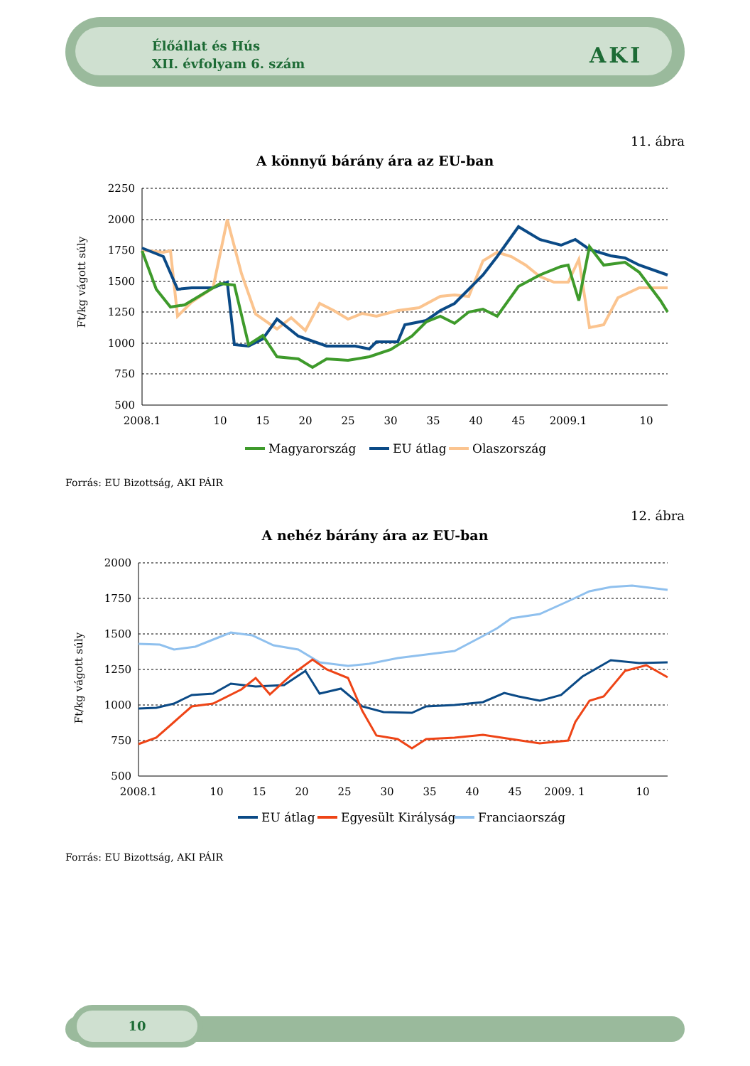Élőállat és Hús
XII. évfolyam 6. szám
AKI
11. ábra
A könnyű bárány ára az EU-ban
Ft/kg vágott súly
2250
2000
1750
1500
1250
1000
750
500
2008.1
10
15
20
25
30
35
40
45
2009.1
10
Magyarország
EU átlag
Olaszország
Forrás: EU Bizottság, AKI PÁIR
12. ábra
A nehéz bárány ára az EU-ban
Ft/kg vágott súly
2000
1750
1500
1250
1000
750
500
2008.1
10
15
20
25
30
35
40
45
2009. 1
10
EU átlag
Egyesült Királyság
Franciaország
Forrás: EU Bizottság, AKI PÁIR
10